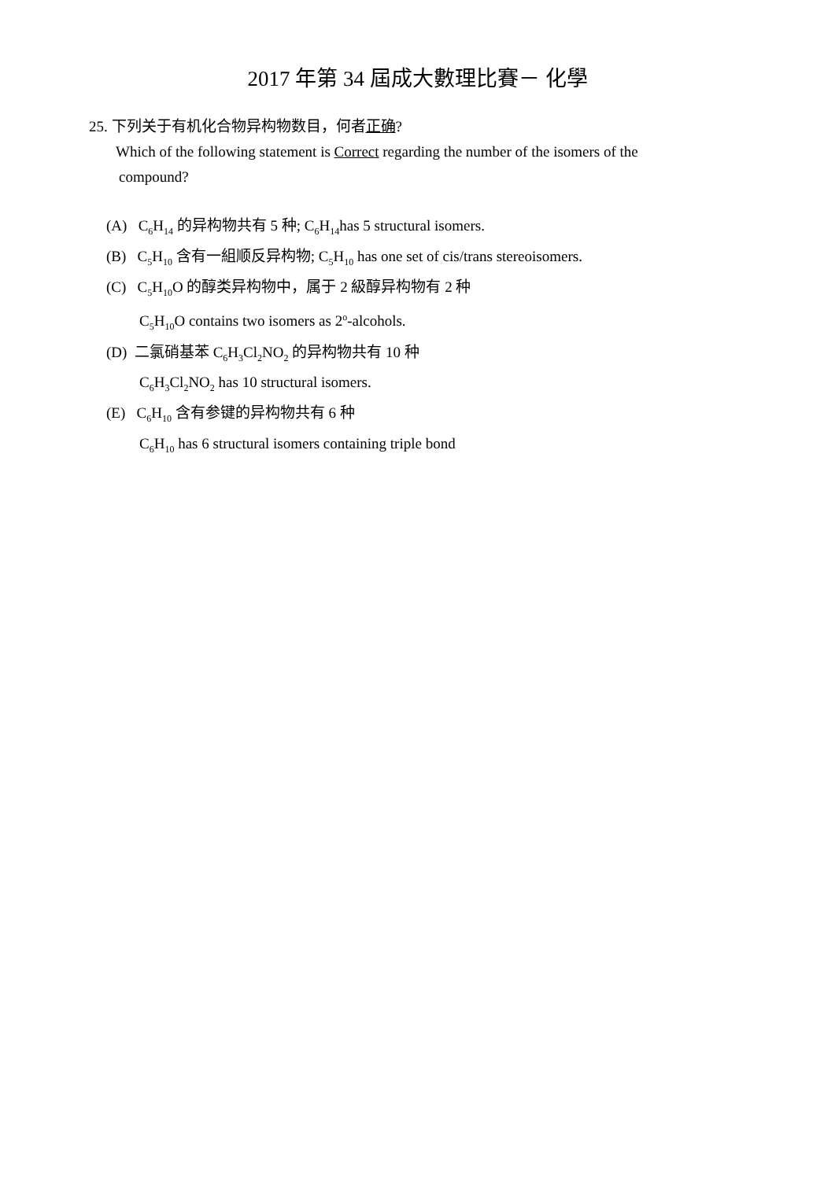2017 年第 34 屆成大數理比賽－ 化學
25. 下列关于有机化合物异构物数目，何者正确?
Which of the following statement is Correct regarding the number of the isomers of the
compound?
(A) C<sub>6</sub>H<sub>14</sub> 的异构物共有 5 种; C<sub>6</sub>H<sub>14</sub>has 5 structural isomers.
(B) C<sub>5</sub>H<sub>10</sub> 含有一組顺反异构物; C<sub>5</sub>H<sub>10</sub> has one set of cis/trans stereoisomers.
(C) C<sub>5</sub>H<sub>10</sub>O 的醇类异构物中，属于 2 級醇异构物有 2 种
C<sub>5</sub>H<sub>10</sub>O contains two isomers as 2<sup>o</sup>-alcohols.
(D) 二氯硝基苯 C<sub>6</sub>H<sub>3</sub>Cl<sub>2</sub>NO<sub>2</sub> 的异构物共有 10 种
C<sub>6</sub>H<sub>3</sub>Cl<sub>2</sub>NO<sub>2</sub> has 10 structural isomers.
(E) C<sub>6</sub>H<sub>10</sub> 含有参键的异构物共有 6 种
C<sub>6</sub>H<sub>10</sub> has 6 structural isomers containing triple bond